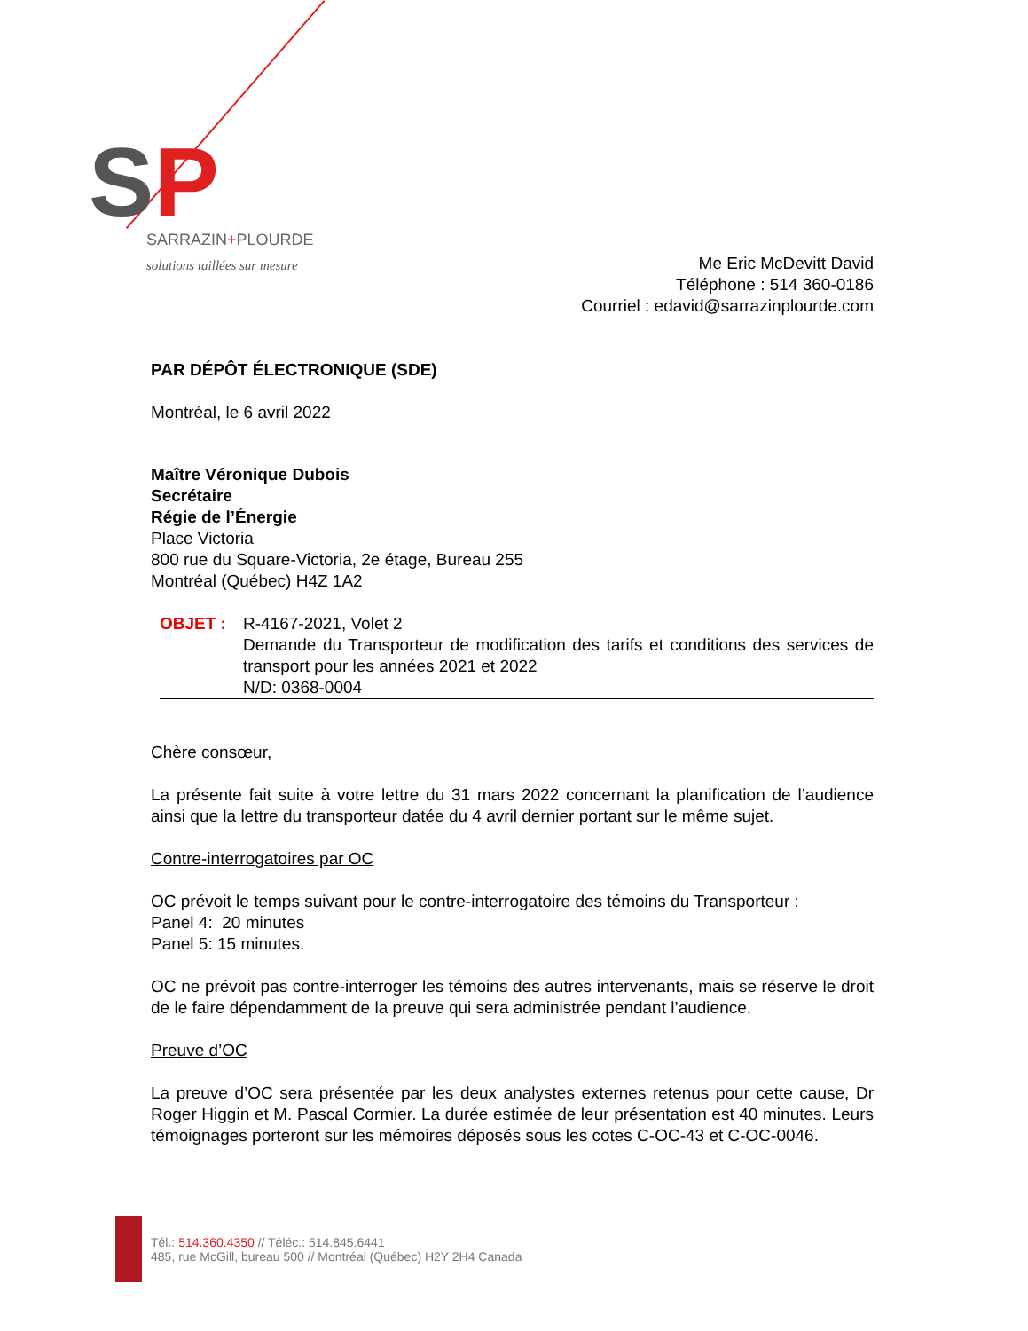SP
SARRAZIN+PLOURDE
solutions taillées sur mesure
Me Eric McDevitt David
Téléphone : 514 360-0186
Courriel : edavid@sarrazinplourde.com
PAR DÉPÔT ÉLECTRONIQUE (SDE)
Montréal, le 6 avril 2022
Maître Véronique Dubois
Secrétaire
Régie de l’Énergie
Place Victoria
800 rue du Square-Victoria, 2e étage, Bureau 255
Montréal (Québec) H4Z 1A2
OBJET : R-4167-2021, Volet 2
Demande du Transporteur de modification des tarifs et conditions des services de transport pour les années 2021 et 2022
N/D: 0368-0004
Chère consœur,
La présente fait suite à votre lettre du 31 mars 2022 concernant la planification de l’audience ainsi que la lettre du transporteur datée du 4 avril dernier portant sur le même sujet.
Contre-interrogatoires par OC
OC prévoit le temps suivant pour le contre-interrogatoire des témoins du Transporteur :
Panel 4: 20 minutes
Panel 5: 15 minutes.
OC ne prévoit pas contre-interroger les témoins des autres intervenants, mais se réserve le droit de le faire dépendamment de la preuve qui sera administrée pendant l’audience.
Preuve d’OC
La preuve d’OC sera présentée par les deux analystes externes retenus pour cette cause, Dr Roger Higgin et M. Pascal Cormier. La durée estimée de leur présentation est 40 minutes. Leurs témoignages porteront sur les mémoires déposés sous les cotes C-OC-43 et C-OC-0046.
Tél.: 514.360.4350 // Téléc.: 514.845.6441
485, rue McGill, bureau 500 // Montréal (Québec) H2Y 2H4 Canada